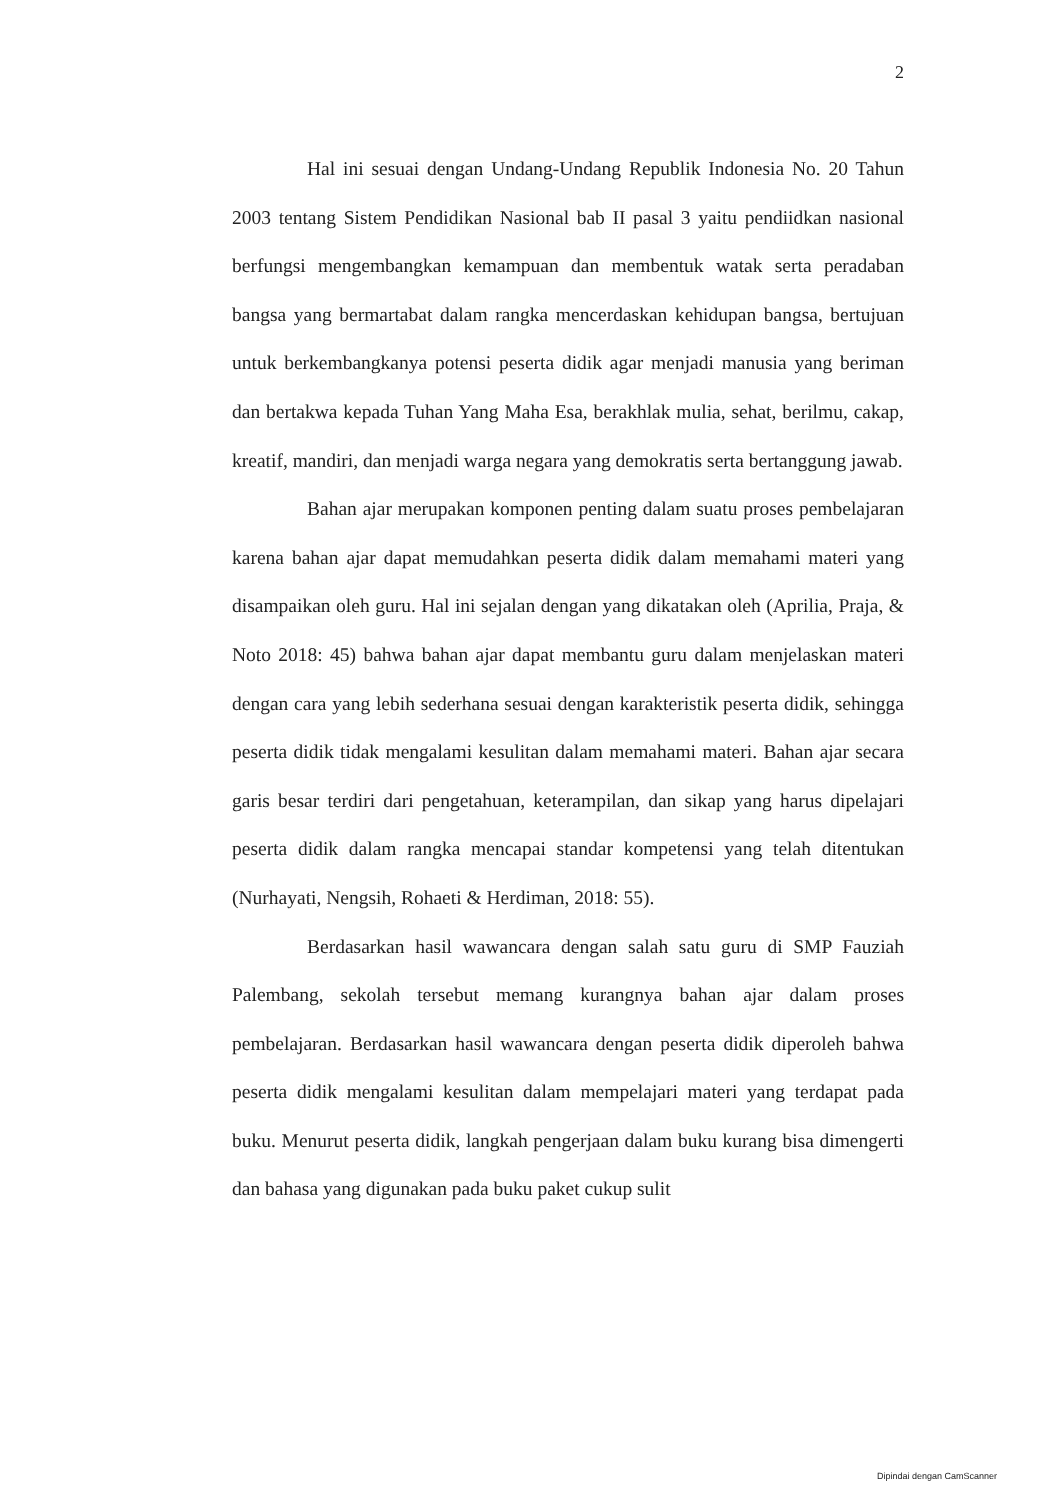2
Hal ini sesuai dengan Undang-Undang Republik Indonesia No. 20 Tahun 2003 tentang Sistem Pendidikan Nasional bab II pasal 3 yaitu pendiidkan nasional berfungsi mengembangkan kemampuan dan membentuk watak serta peradaban bangsa yang bermartabat dalam rangka mencerdaskan kehidupan bangsa, bertujuan untuk berkembangkanya potensi peserta didik agar menjadi manusia yang beriman dan bertakwa kepada Tuhan Yang Maha Esa, berakhlak mulia, sehat, berilmu, cakap, kreatif, mandiri, dan menjadi warga negara yang demokratis serta bertanggung jawab.
Bahan ajar merupakan komponen penting dalam suatu proses pembelajaran karena bahan ajar dapat memudahkan peserta didik dalam memahami materi yang disampaikan oleh guru. Hal ini sejalan dengan yang dikatakan oleh (Aprilia, Praja, & Noto 2018: 45) bahwa bahan ajar dapat membantu guru dalam menjelaskan materi dengan cara yang lebih sederhana sesuai dengan karakteristik peserta didik, sehingga peserta didik tidak mengalami kesulitan dalam memahami materi. Bahan ajar secara garis besar terdiri dari pengetahuan, keterampilan, dan sikap yang harus dipelajari peserta didik dalam rangka mencapai standar kompetensi yang telah ditentukan (Nurhayati, Nengsih, Rohaeti & Herdiman, 2018: 55).
Berdasarkan hasil wawancara dengan salah satu guru di SMP Fauziah Palembang, sekolah tersebut memang kurangnya bahan ajar dalam proses pembelajaran. Berdasarkan hasil wawancara dengan peserta didik diperoleh bahwa peserta didik mengalami kesulitan dalam mempelajari materi yang terdapat pada buku. Menurut peserta didik, langkah pengerjaan dalam buku kurang bisa dimengerti dan bahasa yang digunakan pada buku paket cukup sulit
Dipindai dengan CamScanner